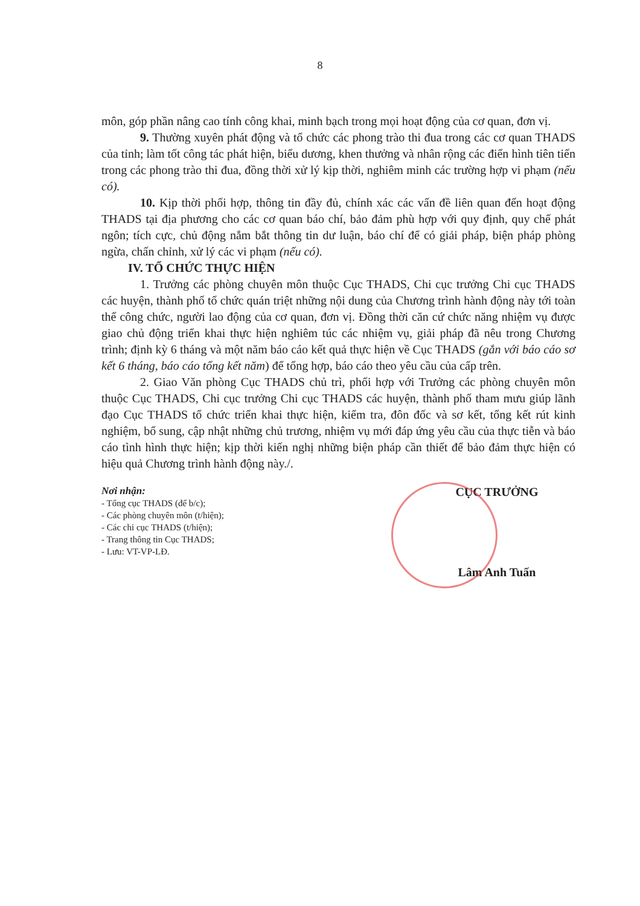8
môn, góp phần nâng cao tính công khai, minh bạch trong mọi hoạt động của cơ quan, đơn vị.
9. Thường xuyên phát động và tổ chức các phong trào thi đua trong các cơ quan THADS của tỉnh; làm tốt công tác phát hiện, biểu dương, khen thưởng và nhân rộng các điển hình tiên tiến trong các phong trào thi đua, đồng thời xử lý kịp thời, nghiêm minh các trường hợp vi phạm (nếu có).
10. Kịp thời phối hợp, thông tin đầy đủ, chính xác các vấn đề liên quan đến hoạt động THADS tại địa phương cho các cơ quan báo chí, bảo đảm phù hợp với quy định, quy chế phát ngôn; tích cực, chủ động nắm bắt thông tin dư luận, báo chí để có giải pháp, biện pháp phòng ngừa, chấn chỉnh, xử lý các vi phạm (nếu có).
IV. TỔ CHỨC THỰC HIỆN
1. Trưởng các phòng chuyên môn thuộc Cục THADS, Chi cục trưởng Chi cục THADS các huyện, thành phố tổ chức quán triệt những nội dung của Chương trình hành động này tới toàn thể công chức, người lao động của cơ quan, đơn vị. Đồng thời căn cứ chức năng nhiệm vụ được giao chủ động triển khai thực hiện nghiêm túc các nhiệm vụ, giải pháp đã nêu trong Chương trình; định kỳ 6 tháng và một năm báo cáo kết quả thực hiện về Cục THADS (gắn với báo cáo sơ kết 6 tháng, báo cáo tổng kết năm) để tổng hợp, báo cáo theo yêu cầu của cấp trên.
2. Giao Văn phòng Cục THADS chủ trì, phối hợp với Trưởng các phòng chuyên môn thuộc Cục THADS, Chi cục trưởng Chi cục THADS các huyện, thành phố tham mưu giúp lãnh đạo Cục THADS tổ chức triển khai thực hiện, kiểm tra, đôn đốc và sơ kết, tổng kết rút kinh nghiệm, bổ sung, cập nhật những chủ trương, nhiệm vụ mới đáp ứng yêu cầu của thực tiễn và báo cáo tình hình thực hiện; kịp thời kiến nghị những biện pháp cần thiết để bảo đảm thực hiện có hiệu quả Chương trình hành động này./.
Nơi nhận:
- Tổng cục THADS (để b/c);
- Các phòng chuyên môn (t/hiện);
- Các chi cục THADS (t/hiện);
- Trang thông tin Cục THADS;
- Lưu: VT-VP-LĐ.
CỤC TRƯỞNG
Lâm Anh Tuấn